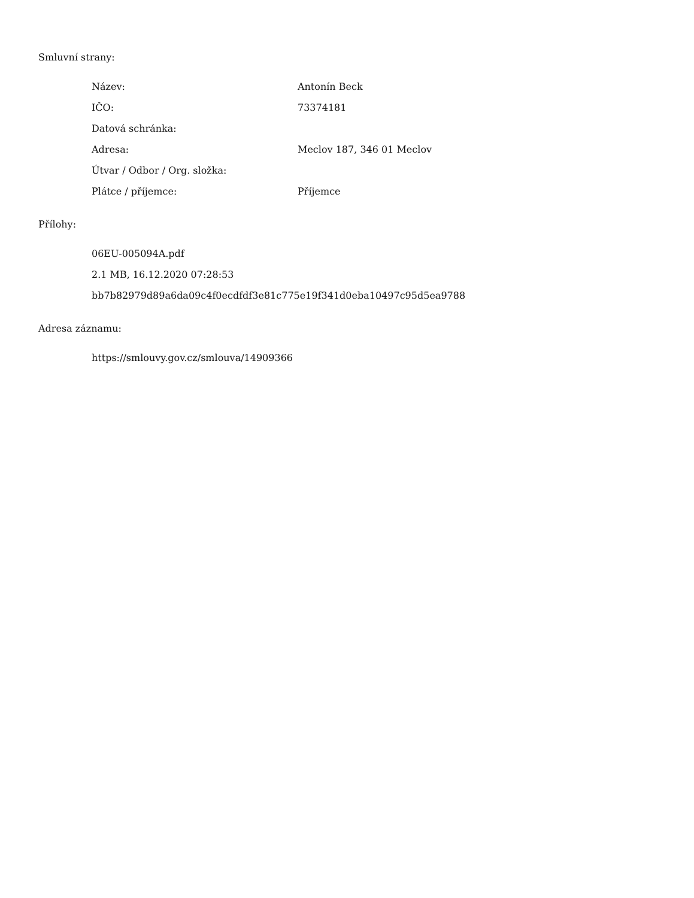Smluvní strany:
| Název: | Antonín Beck |
| IČO: | 73374181 |
| Datová schránka: | |
| Adresa: | Meclov 187, 346 01 Meclov |
| Útvar / Odbor / Org. složka: | |
| Plátce / příjemce: | Příjemce |
Přílohy:
| 06EU-005094A.pdf |
| 2.1 MB, 16.12.2020 07:28:53 |
| bb7b82979d89a6da09c4f0ecdfdf3e81c775e19f341d0eba10497c95d5ea9788 |
Adresa záznamu:
| https://smlouvy.gov.cz/smlouva/14909366 |